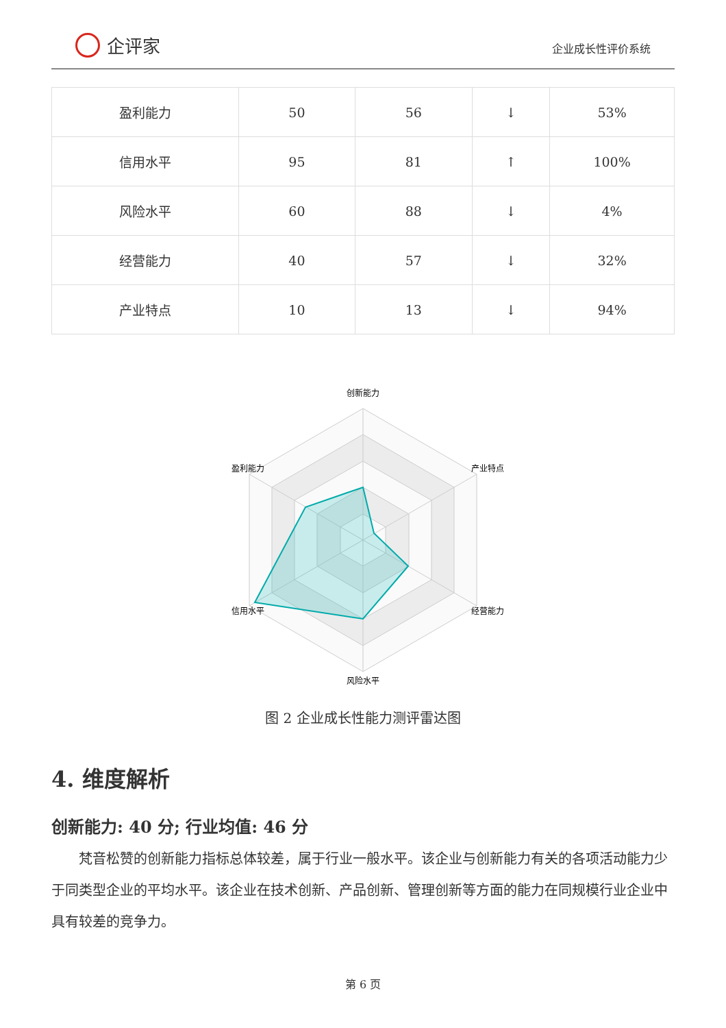企评家
企业成长性评价系统
| 盈利能力 | 50 | 56 | ↓ | 53% |
| 信用水平 | 95 | 81 | ↑ | 100% |
| 风险水平 | 60 | 88 | ↓ | 4% |
| 经营能力 | 40 | 57 | ↓ | 32% |
| 产业特点 | 10 | 13 | ↓ | 94% |
创新能力
盈利能力
产业特点
信用水平
经营能力
风险水平
图 2 企业成长性能力测评雷达图
4. 维度解析
创新能力: 40 分; 行业均值: 46 分
梵音松赞的创新能力指标总体较差，属于行业一般水平。该企业与创新能力有关的各项活动能力少于同类型企业的平均水平。该企业在技术创新、产品创新、管理创新等方面的能力在同规模行业企业中具有较差的竞争力。
第 6 页